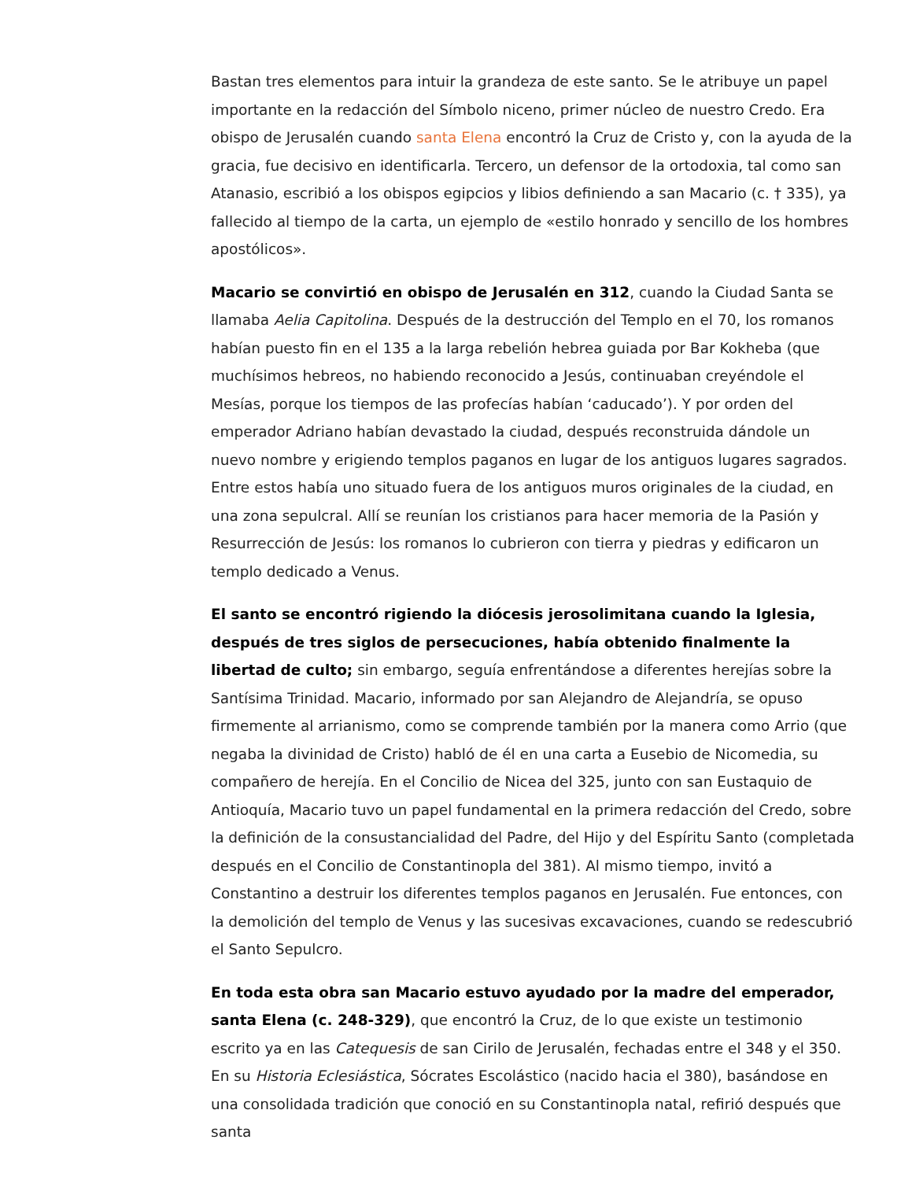Bastan tres elementos para intuir la grandeza de este santo. Se le atribuye un papel importante en la redacción del Símbolo niceno, primer núcleo de nuestro Credo. Era obispo de Jerusalén cuando santa Elena encontró la Cruz de Cristo y, con la ayuda de la gracia, fue decisivo en identificarla. Tercero, un defensor de la ortodoxia, tal como san Atanasio, escribió a los obispos egipcios y libios definiendo a san Macario (c. † 335), ya fallecido al tiempo de la carta, un ejemplo de «estilo honrado y sencillo de los hombres apostólicos».
Macario se convirtió en obispo de Jerusalén en 312, cuando la Ciudad Santa se llamaba Aelia Capitolina. Después de la destrucción del Templo en el 70, los romanos habían puesto fin en el 135 a la larga rebelión hebrea guiada por Bar Kokheba (que muchísimos hebreos, no habiendo reconocido a Jesús, continuaban creyéndole el Mesías, porque los tiempos de las profecías habían ‘caducado’). Y por orden del emperador Adriano habían devastado la ciudad, después reconstruida dándole un nuevo nombre y erigiendo templos paganos en lugar de los antiguos lugares sagrados. Entre estos había uno situado fuera de los antiguos muros originales de la ciudad, en una zona sepulcral. Allí se reunían los cristianos para hacer memoria de la Pasión y Resurrección de Jesús: los romanos lo cubrieron con tierra y piedras y edificaron un templo dedicado a Venus.
El santo se encontró rigiendo la diócesis jerosolimitana cuando la Iglesia, después de tres siglos de persecuciones, había obtenido finalmente la libertad de culto; sin embargo, seguía enfrentándose a diferentes herejías sobre la Santísima Trinidad. Macario, informado por san Alejandro de Alejandría, se opuso firmemente al arrianismo, como se comprende también por la manera como Arrio (que negaba la divinidad de Cristo) habló de él en una carta a Eusebio de Nicomedia, su compañero de herejía. En el Concilio de Nicea del 325, junto con san Eustaquio de Antioquía, Macario tuvo un papel fundamental en la primera redacción del Credo, sobre la definición de la consustancialidad del Padre, del Hijo y del Espíritu Santo (completada después en el Concilio de Constantinopla del 381). Al mismo tiempo, invitó a Constantino a destruir los diferentes templos paganos en Jerusalén. Fue entonces, con la demolición del templo de Venus y las sucesivas excavaciones, cuando se redescubrió el Santo Sepulcro.
En toda esta obra san Macario estuvo ayudado por la madre del emperador, santa Elena (c. 248-329), que encontró la Cruz, de lo que existe un testimonio escrito ya en las Catequesis de san Cirilo de Jerusalén, fechadas entre el 348 y el 350. En su Historia Eclesiástica, Sócrates Escolástico (nacido hacia el 380), basándose en una consolidada tradición que conoció en su Constantinopla natal, refirió después que santa